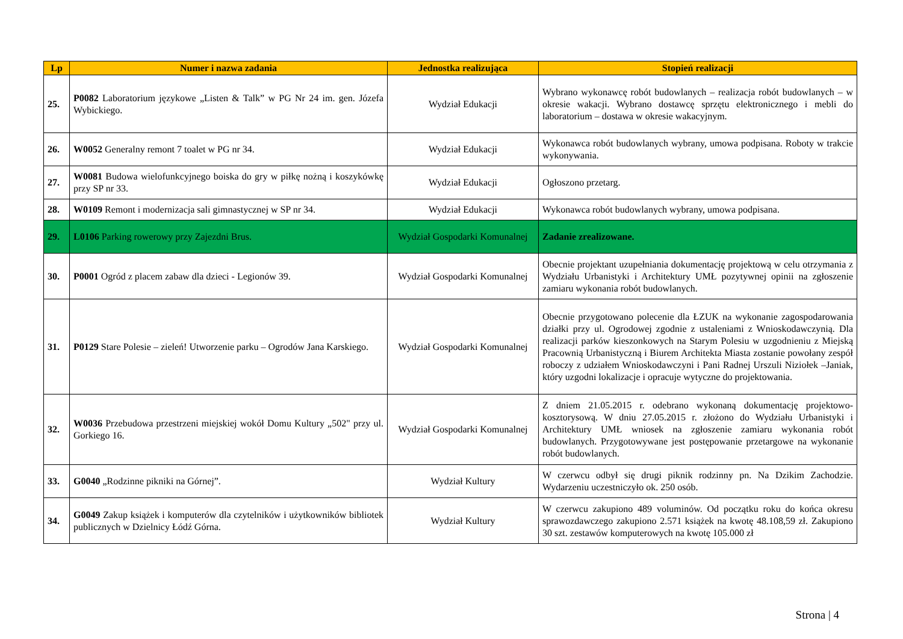| Lp | Numer i nazwa zadania | Jednostka realizująca | Stopień realizacji |
| --- | --- | --- | --- |
| 25. | P0082 Laboratorium językowe „Listen & Talk” w PG Nr 24 im. gen. Józefa Wybickiego. | Wydział Edukacji | Wybrano wykonawcę robót budowlanych – realizacja robót budowlanych – w okresie wakacji. Wybrano dostawcę sprzętu elektronicznego i mebli do laboratorium – dostawa w okresie wakacyjnym. |
| 26. | W0052 Generalny remont 7 toalet w PG nr 34. | Wydział Edukacji | Wykonawca robót budowlanych wybrany, umowa podpisana. Roboty w trakcie wykonywania. |
| 27. | W0081 Budowa wielofunkcyjnego boiska do gry w piłkę nożną i koszykówkę przy SP nr 33. | Wydział Edukacji | Ogłoszono przetarg. |
| 28. | W0109 Remont i modernizacja sali gimnastycznej w SP nr 34. | Wydział Edukacji | Wykonawca robót budowlanych wybrany, umowa podpisana. |
| 29. | L0106 Parking rowerowy przy Zajezdni Brus. | Wydział Gospodarki Komunalnej | Zadanie zrealizowane. |
| 30. | P0001 Ogród z placem zabaw dla dzieci - Legionów 39. | Wydział Gospodarki Komunalnej | Obecnie projektant uzupełniania dokumentację projektową w celu otrzymania z Wydziału Urbanistyki i Architektury UMŁ pozytywnej opinii na zgłoszenie zamiaru wykonania robót budowlanych. |
| 31. | P0129 Stare Polesie – zieleń! Utworzenie parku – Ogrodów Jana Karskiego. | Wydział Gospodarki Komunalnej | Obecnie przygotowano polecenie dla ŁZUK na wykonanie zagospodarowania działki przy ul. Ogrodowej zgodnie z ustaleniami z Wnioskodawczynią. Dla realizacji parków kieszonkowych na Starym Polesiu w uzgodnieniu z Miejską Pracownią Urbanistyczną i Biurem Architekta Miasta zostanie powołany zespół roboczy z udziałem Wnioskodawczyni i Pani Radnej Urszuli Niziołek –Janiak, który uzgodni lokalizacje i opracuje wytyczne do projektowania. |
| 32. | W0036 Przebudowa przestrzeni miejskiej wokół Domu Kultury „502" przy ul. Gorkiego 16. | Wydział Gospodarki Komunalnej | Z dniem 21.05.2015 r. odebrano wykonaną dokumentację projektowo-kosztorysową. W dniu 27.05.2015 r. złożono do Wydziału Urbanistyki i Architektury UMŁ wniosek na zgłoszenie zamiaru wykonania robót budowlanych. Przygotowywane jest postępowanie przetargowe na wykonanie robót budowlanych. |
| 33. | G0040 „Rodzinne pikniki na Górnej”. | Wydział Kultury | W czerwcu odbył się drugi piknik rodzinny pn. Na Dzikim Zachodzie. Wydarzeniu uczestniczyło ok. 250 osób. |
| 34. | G0049 Zakup książek i komputerów dla czytelników i użytkowników bibliotek publicznych w Dzielnicy Łódź Górna. | Wydział Kultury | W czerwcu zakupiono 489 voluminów. Od początku roku do końca okresu sprawozdawczego zakupiono 2.571 książek na kwotę 48.108,59 zł. Zakupiono 30 szt. zestawów komputerowych na kwotę 105.000 zł |
Strona | 4